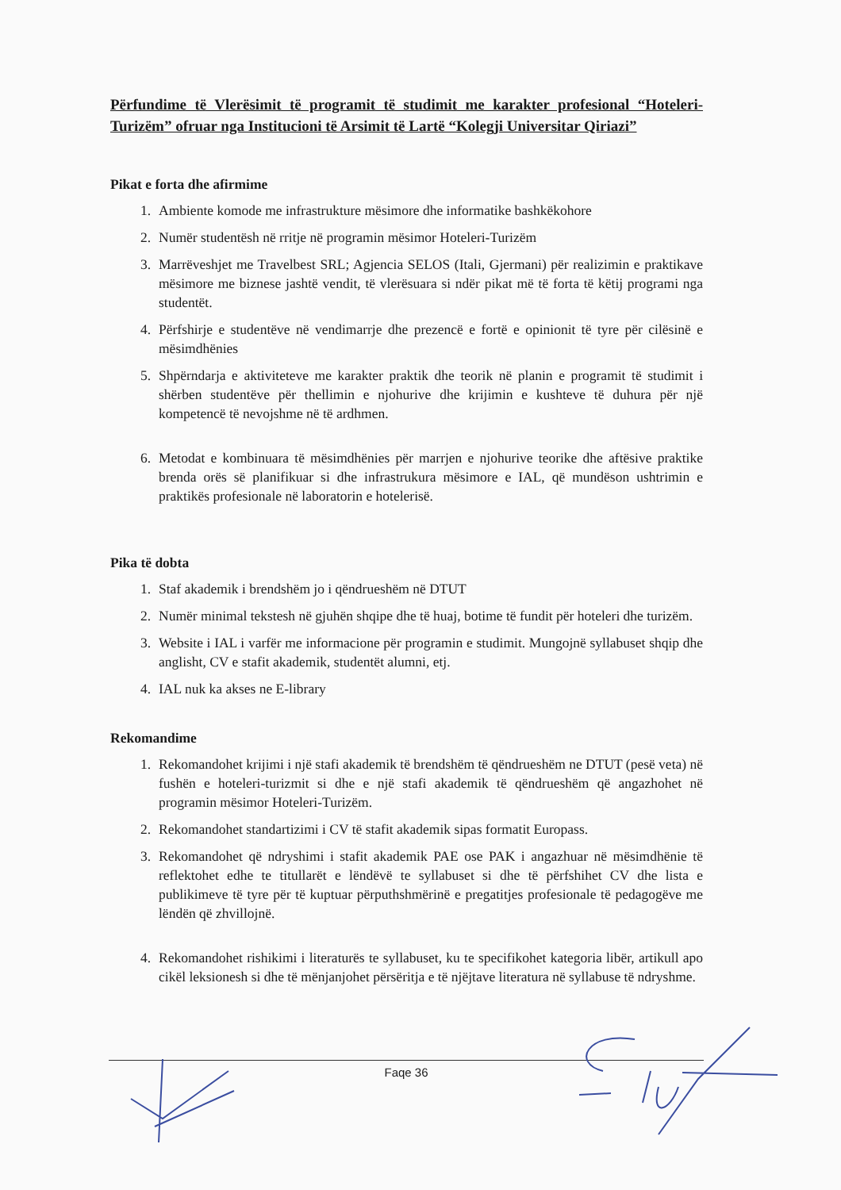Përfundime të Vlerësimit të programit të studimit me karakter profesional “Hoteleri-Turizëm” ofruar nga Institucioni të Arsimit të Lartë “Kolegji Universitar Qiriazi”
Pikat e forta dhe afirmime
1. Ambiente komode me infrastrukture mësimore dhe informatike bashkëkohore
2. Numër studentësh në rritje në programin mësimor Hoteleri-Turizëm
3. Marrëveshjet me Travelbest SRL; Agjencia SELOS (Itali, Gjermani) për realizimin e praktikave mësimore me biznese jashtë vendit, të vlerësuara si ndër pikat më të forta të këtij programi nga studentët.
4. Përfshirje e studentëve në vendimarrje dhe prezencë e fortë e opinionit të tyre për cilësinë e mësimdhënies
5. Shpërndarja e aktiviteteve me karakter praktik dhe teorik në planin e programit të studimit i shërben studentëve për thellimin e njohurive dhe krijimin e kushteve të duhura për një kompetencë të nevojshme në të ardhmen.
6. Metodat e kombinuara të mësimdhënies për marrjen e njohurive teorike dhe aftësive praktike brenda orës së planifikuar si dhe infrastrukura mësimore e IAL, që mundëson ushtrimin e praktikës profesionale në laboratorin e hotelerisë.
Pika të dobta
1. Staf akademik i brendshëm jo i qëndrueshëm në DTUT
2. Numër minimal tekstesh në gjuhën shqipe dhe të huaj, botime të fundit për hoteleri dhe turizëm.
3. Website i IAL i varfër me informacione për programin e studimit. Mungojnë syllabuset shqip dhe anglisht, CV e stafit akademik, studentët alumni, etj.
4. IAL nuk ka akses ne E-library
Rekomandime
1. Rekomandohet krijimi i një stafi akademik të brendshëm të qëndrueshëm ne DTUT (pesë veta) në fushën e hoteleri-turizmit si dhe e një stafi akademik të qëndrueshëm që angazhohet në programin mësimor Hoteleri-Turizëm.
2. Rekomandohet standartizimi i CV të stafit akademik sipas formatit Europass.
3. Rekomandohet që ndryshimi i stafit akademik PAE ose PAK i angazhuar në mësimdhënie të reflektohet edhe te titullarët e lëndëvë te syllabuset si dhe të përfshihet CV dhe lista e publikimeve të tyre për të kuptuar përputhshmërinë e pregatitjes profesionale të pedagogëve me lëndën që zhvillojnë.
4. Rekomandohet rishikimi i literaturës te syllabuset, ku te specifikohet kategoria libër, artikull apo cikël leksionesh si dhe të mënjanjohet përsëritja e të njëjtave literatura në syllabuse të ndryshme.
Faqe 36